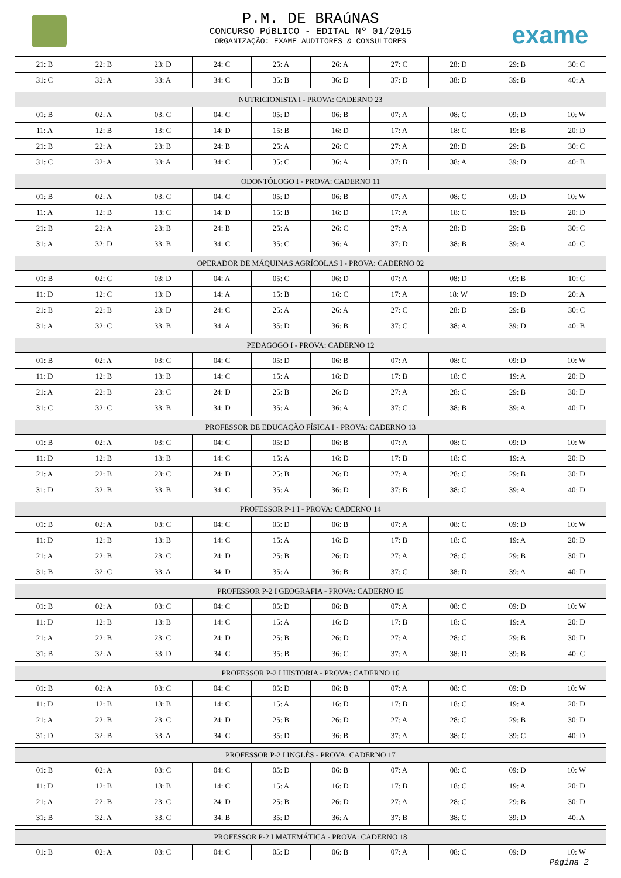P.M. DE BRAúNAS
CONCURSO PúBLICO - EDITAL Nº 01/2015
ORGANIZAÇÃO: EXAME AUDITORES & CONSULTORES
exame
| 21: B | 22: B | 23: D | 24: C | 25: A | 26: A | 27: C | 28: D | 29: B | 30: C |
| 31: C | 32: A | 33: A | 34: C | 35: B | 36: D | 37: D | 38: D | 39: B | 40: A |
| NUTRICIONISTA I - PROVA: CADERNO 23 | | | | | | | | | |
| 01: B | 02: A | 03: C | 04: C | 05: D | 06: B | 07: A | 08: C | 09: D | 10: W |
| 11: A | 12: B | 13: C | 14: D | 15: B | 16: D | 17: A | 18: C | 19: B | 20: D |
| 21: B | 22: A | 23: B | 24: B | 25: A | 26: C | 27: A | 28: D | 29: B | 30: C |
| 31: C | 32: A | 33: A | 34: C | 35: C | 36: A | 37: B | 38: A | 39: D | 40: B |
| ODONTÓLOGO I - PROVA: CADERNO 11 | | | | | | | | | |
| 01: B | 02: A | 03: C | 04: C | 05: D | 06: B | 07: A | 08: C | 09: D | 10: W |
| 11: A | 12: B | 13: C | 14: D | 15: B | 16: D | 17: A | 18: C | 19: B | 20: D |
| 21: B | 22: A | 23: B | 24: B | 25: A | 26: C | 27: A | 28: D | 29: B | 30: C |
| 31: A | 32: D | 33: B | 34: C | 35: C | 36: A | 37: D | 38: B | 39: A | 40: C |
| OPERADOR DE MÁQUINAS AGRÍCOLAS I - PROVA: CADERNO 02 | | | | | | | | | |
| 01: B | 02: C | 03: D | 04: A | 05: C | 06: D | 07: A | 08: D | 09: B | 10: C |
| 11: D | 12: C | 13: D | 14: A | 15: B | 16: C | 17: A | 18: W | 19: D | 20: A |
| 21: B | 22: B | 23: D | 24: C | 25: A | 26: A | 27: C | 28: D | 29: B | 30: C |
| 31: A | 32: C | 33: B | 34: A | 35: D | 36: B | 37: C | 38: A | 39: D | 40: B |
| PEDAGOGO I - PROVA: CADERNO 12 | | | | | | | | | |
| 01: B | 02: A | 03: C | 04: C | 05: D | 06: B | 07: A | 08: C | 09: D | 10: W |
| 11: D | 12: B | 13: B | 14: C | 15: A | 16: D | 17: B | 18: C | 19: A | 20: D |
| 21: A | 22: B | 23: C | 24: D | 25: B | 26: D | 27: A | 28: C | 29: B | 30: D |
| 31: C | 32: C | 33: B | 34: D | 35: A | 36: A | 37: C | 38: B | 39: A | 40: D |
| PROFESSOR DE EDUCAÇÃO FÍSICA I - PROVA: CADERNO 13 | | | | | | | | | |
| 01: B | 02: A | 03: C | 04: C | 05: D | 06: B | 07: A | 08: C | 09: D | 10: W |
| 11: D | 12: B | 13: B | 14: C | 15: A | 16: D | 17: B | 18: C | 19: A | 20: D |
| 21: A | 22: B | 23: C | 24: D | 25: B | 26: D | 27: A | 28: C | 29: B | 30: D |
| 31: D | 32: B | 33: B | 34: C | 35: A | 36: D | 37: B | 38: C | 39: A | 40: D |
| PROFESSOR P-1 I - PROVA: CADERNO 14 | | | | | | | | | |
| 01: B | 02: A | 03: C | 04: C | 05: D | 06: B | 07: A | 08: C | 09: D | 10: W |
| 11: D | 12: B | 13: B | 14: C | 15: A | 16: D | 17: B | 18: C | 19: A | 20: D |
| 21: A | 22: B | 23: C | 24: D | 25: B | 26: D | 27: A | 28: C | 29: B | 30: D |
| 31: B | 32: C | 33: A | 34: D | 35: A | 36: B | 37: C | 38: D | 39: A | 40: D |
| PROFESSOR P-2 I GEOGRAFIA - PROVA: CADERNO 15 | | | | | | | | | |
| 01: B | 02: A | 03: C | 04: C | 05: D | 06: B | 07: A | 08: C | 09: D | 10: W |
| 11: D | 12: B | 13: B | 14: C | 15: A | 16: D | 17: B | 18: C | 19: A | 20: D |
| 21: A | 22: B | 23: C | 24: D | 25: B | 26: D | 27: A | 28: C | 29: B | 30: D |
| 31: B | 32: A | 33: D | 34: C | 35: B | 36: C | 37: A | 38: D | 39: B | 40: C |
| PROFESSOR P-2 I HISTORIA - PROVA: CADERNO 16 | | | | | | | | | |
| 01: B | 02: A | 03: C | 04: C | 05: D | 06: B | 07: A | 08: C | 09: D | 10: W |
| 11: D | 12: B | 13: B | 14: C | 15: A | 16: D | 17: B | 18: C | 19: A | 20: D |
| 21: A | 22: B | 23: C | 24: D | 25: B | 26: D | 27: A | 28: C | 29: B | 30: D |
| 31: D | 32: B | 33: A | 34: C | 35: D | 36: B | 37: A | 38: C | 39: C | 40: D |
| PROFESSOR P-2 I INGLÊS - PROVA: CADERNO 17 | | | | | | | | | |
| 01: B | 02: A | 03: C | 04: C | 05: D | 06: B | 07: A | 08: C | 09: D | 10: W |
| 11: D | 12: B | 13: B | 14: C | 15: A | 16: D | 17: B | 18: C | 19: A | 20: D |
| 21: A | 22: B | 23: C | 24: D | 25: B | 26: D | 27: A | 28: C | 29: B | 30: D |
| 31: B | 32: A | 33: C | 34: B | 35: D | 36: A | 37: B | 38: C | 39: D | 40: A |
| PROFESSOR P-2 I MATEMÁTICA - PROVA: CADERNO 18 | | | | | | | | | |
| 01: B | 02: A | 03: C | 04: C | 05: D | 06: B | 07: A | 08: C | 09: D | 10: W |
Página 2